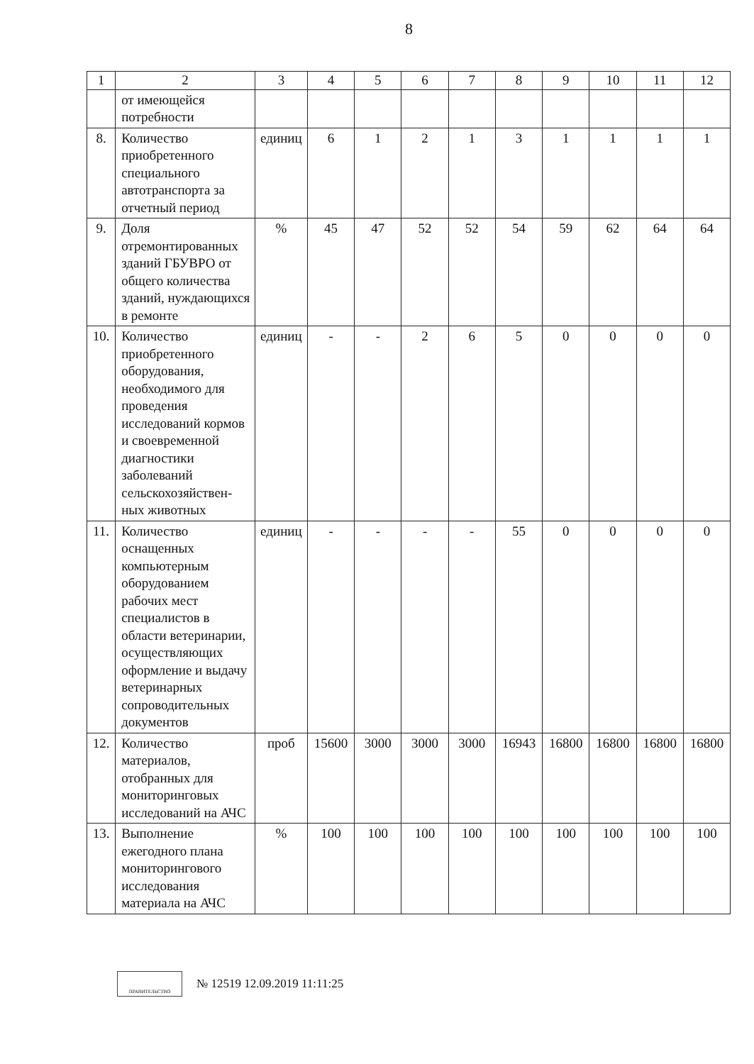8
| 1 | 2 | 3 | 4 | 5 | 6 | 7 | 8 | 9 | 10 | 11 | 12 |
| | от имеющейся потребности | | | | | | | | | | |
| 8. | Количество приобретенного специального автотранспорта за отчетный период | единиц | 6 | 1 | 2 | 1 | 3 | 1 | 1 | 1 | 1 |
| 9. | Доля отремонтированных зданий ГБУВРО от общего количества зданий, нуждающихся в ремонте | % | 45 | 47 | 52 | 52 | 54 | 59 | 62 | 64 | 64 |
| 10. | Количество приобретенного оборудования, необходимого для проведения исследований кормов и своевременной диагностики заболеваний сельскохозяйствен-ных животных | единиц | - | - | 2 | 6 | 5 | 0 | 0 | 0 | 0 |
| 11. | Количество оснащенных компьютерным оборудованием рабочих мест специалистов в области ветеринарии, осуществляющих оформление и выдачу ветеринарных сопроводительных документов | единиц | - | - | - | - | 55 | 0 | 0 | 0 | 0 |
| 12. | Количество материалов, отобранных для мониторинговых исследований на АЧС | проб | 15600 | 3000 | 3000 | 3000 | 16943 | 16800 | 16800 | 16800 | 16800 |
| 13. | Выполнение ежегодного плана мониторингового исследования материала на АЧС | % | 100 | 100 | 100 | 100 | 100 | 100 | 100 | 100 | 100 |
ПРАВИТЕЛЬСТВО
№ 12519 12.09.2019 11:11:25